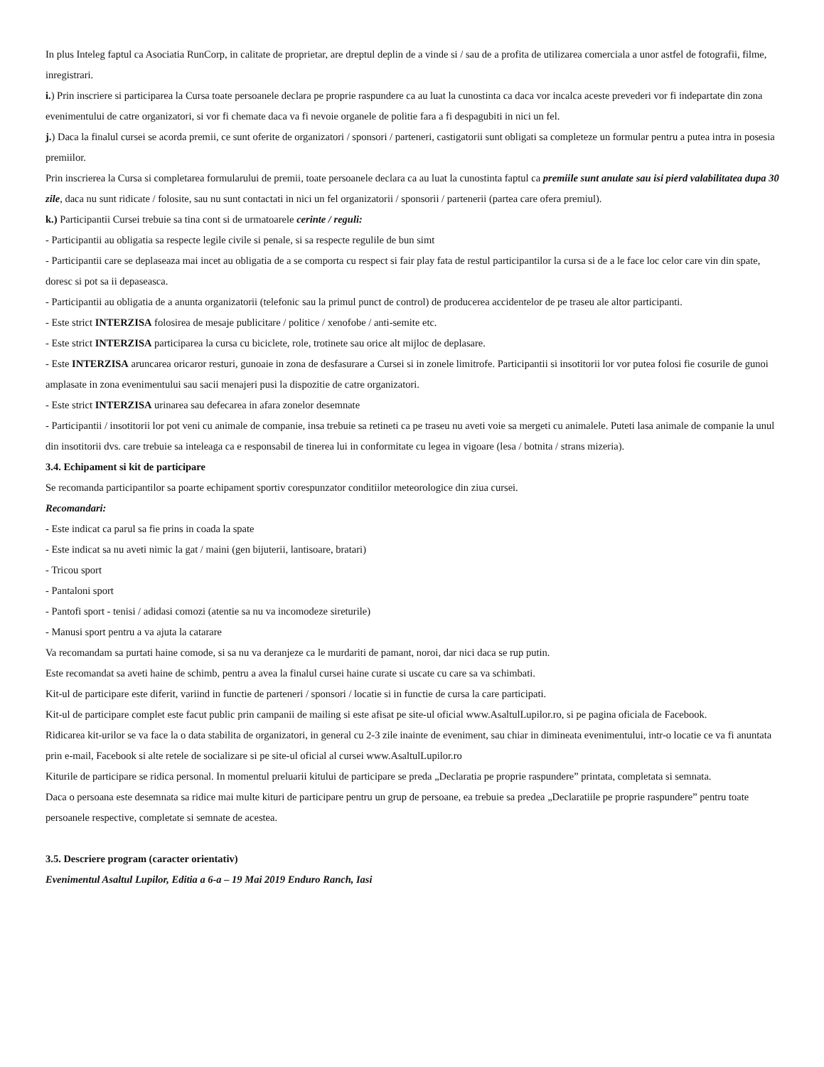In plus Inteleg faptul ca Asociatia RunCorp, in calitate de proprietar, are dreptul deplin de a vinde si / sau de a profita de utilizarea comerciala a unor astfel de fotografii, filme, inregistrari.
i.) Prin inscriere si participarea la Cursa toate persoanele declara pe proprie raspundere ca au luat la cunostinta ca daca vor incalca aceste prevederi vor fi indepartate din zona evenimentului de catre organizatori, si vor fi chemate daca va fi nevoie organele de politie fara a fi despagubiti in nici un fel.
j.) Daca la finalul cursei se acorda premii, ce sunt oferite de organizatori / sponsori / parteneri, castigatorii sunt obligati sa completeze un formular pentru a putea intra in posesia premiilor.
Prin inscrierea la Cursa si completarea formularului de premii, toate persoanele declara ca au luat la cunostinta faptul ca premiile sunt anulate sau isi pierd valabilitatea dupa 30 zile, daca nu sunt ridicate / folosite, sau nu sunt contactati in nici un fel organizatorii / sponsorii / partenerii (partea care ofera premiul).
k.) Participantii Cursei trebuie sa tina cont si de urmatoarele cerinte / reguli:
- Participantii au obligatia sa respecte legile civile si penale, si sa respecte regulile de bun simt
- Participantii care se deplaseaza mai incet au obligatia de a se comporta cu respect si fair play fata de restul participantilor la cursa si de a le face loc celor care vin din spate, doresc si pot sa ii depaseasca.
- Participantii au obligatia de a anunta organizatorii (telefonic sau la primul punct de control) de producerea accidentelor de pe traseu ale altor participanti.
- Este strict INTERZISA folosirea de mesaje publicitare / politice / xenofobe / anti-semite etc.
- Este strict INTERZISA participarea la cursa cu biciclete, role, trotinete sau orice alt mijloc de deplasare.
- Este INTERZISA aruncarea oricaror resturi, gunoaie in zona de desfasurare a Cursei si in zonele limitrofe. Participantii si insotitorii lor vor putea folosi fie cosurile de gunoi amplasate in zona evenimentului sau sacii menajeri pusi la dispozitie de catre organizatori.
- Este strict INTERZISA urinarea sau defecarea in afara zonelor desemnate
- Participantii / insotitorii lor pot veni cu animale de companie, insa trebuie sa retineti ca pe traseu nu aveti voie sa mergeti cu animalele. Puteti lasa animale de companie la unul din insotitorii dvs. care trebuie sa inteleaga ca e responsabil de tinerea lui in conformitate cu legea in vigoare (lesa / botnita / strans mizeria).
3.4. Echipament si kit de participare
Se recomanda participantilor sa poarte echipament sportiv corespunzator conditiilor meteorologice din ziua cursei.
Recomandari:
- Este indicat ca parul sa fie prins in coada la spate
- Este indicat sa nu aveti nimic la gat / maini (gen bijuterii, lantisoare, bratari)
- Tricou sport
- Pantaloni sport
- Pantofi sport - tenisi / adidasi comozi (atentie sa nu va incomodeze sireturile)
- Manusi sport pentru a va ajuta la catarare
Va recomandam sa purtati haine comode, si sa nu va deranjeze ca le murdariti de pamant, noroi, dar nici daca se rup putin.
Este recomandat sa aveti haine de schimb, pentru a avea la finalul cursei haine curate si uscate cu care sa va schimbati.
Kit-ul de participare este diferit, variind in functie de parteneri / sponsori / locatie si in functie de cursa la care participati.
Kit-ul de participare complet este facut public prin campanii de mailing si este afisat pe site-ul oficial www.AsaltulLupilor.ro, si pe pagina oficiala de Facebook.
Ridicarea kit-urilor se va face la o data stabilita de organizatori, in general cu 2-3 zile inainte de eveniment, sau chiar in dimineata evenimentului, intr-o locatie ce va fi anuntata prin e-mail, Facebook si alte retele de socializare si pe site-ul oficial al cursei www.AsaltulLupilor.ro
Kiturile de participare se ridica personal. In momentul preluarii kitului de participare se preda „Declaratia pe proprie raspundere” printata, completata si semnata.
Daca o persoana este desemnata sa ridice mai multe kituri de participare pentru un grup de persoane, ea trebuie sa predea „Declaratiile pe proprie raspundere” pentru toate persoanele respective, completate si semnate de acestea.
3.5. Descriere program (caracter orientativ)
Evenimentul Asaltul Lupilor, Editia a 6-a – 19 Mai 2019 Enduro Ranch, Iasi